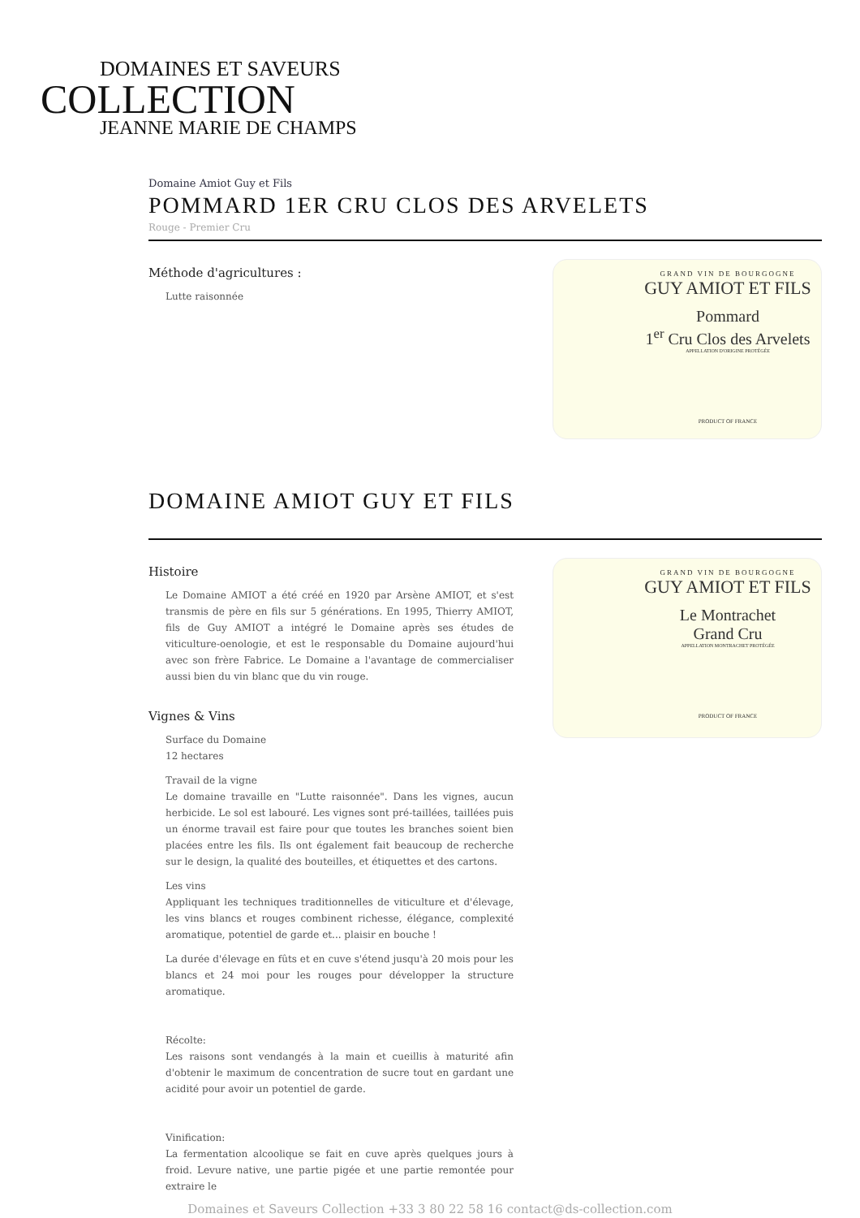DOMAINES ET SAVEURS
COLLECTION
JEANNE MARIE DE CHAMPS
Domaine Amiot Guy et Fils
POMMARD 1ER CRU CLOS DES ARVELETS
Rouge - Premier Cru
Méthode d'agricultures :
Lutte raisonnée
GRAND VIN DE BOURGOGNE
GUY AMIOT ET FILS
Pommard
1<sup>er</sup> Cru Clos des Arvelets
APPELLATION D'ORIGINE PROTÉGÉE
PRODUCT OF FRANCE
DOMAINE AMIOT GUY ET FILS
Histoire
Le Domaine AMIOT a été créé en 1920 par Arsène AMIOT, et s'est transmis de père en fils sur 5 générations. En 1995, Thierry AMIOT, fils de Guy AMIOT a intégré le Domaine après ses études de viticulture-oenologie, et est le responsable du Domaine aujourd'hui avec son frère Fabrice. Le Domaine a l'avantage de commercialiser aussi bien du vin blanc que du vin rouge.
Vignes & Vins
Surface du Domaine
12 hectares
Travail de la vigne
Le domaine travaille en "Lutte raisonnée". Dans les vignes, aucun herbicide. Le sol est labouré. Les vignes sont pré-taillées, taillées puis un énorme travail est faire pour que toutes les branches soient bien placées entre les fils. Ils ont également fait beaucoup de recherche sur le design, la qualité des bouteilles, et étiquettes et des cartons.
Les vins
Appliquant les techniques traditionnelles de viticulture et d'élevage, les vins blancs et rouges combinent richesse, élégance, complexité aromatique, potentiel de garde et... plaisir en bouche !
La durée d'élevage en fûts et en cuve s'étend jusqu'à 20 mois pour les blancs et 24 moi pour les rouges pour développer la structure aromatique.
Récolte:
Les raisons sont vendangés à la main et cueillis à maturité afin d'obtenir le maximum de concentration de sucre tout en gardant une acidité pour avoir un potentiel de garde.
Vinification:
La fermentation alcoolique se fait en cuve après quelques jours à froid. Levure native, une partie pigée et une partie remontée pour extraire le
GRAND VIN DE BOURGOGNE
GUY AMIOT ET FILS
Le Montrachet
Grand Cru
APPELLATION MONTRACHET PROTÉGÉE
PRODUCT OF FRANCE
Domaines et Saveurs Collection +33 3 80 22 58 16 contact@ds-collection.com